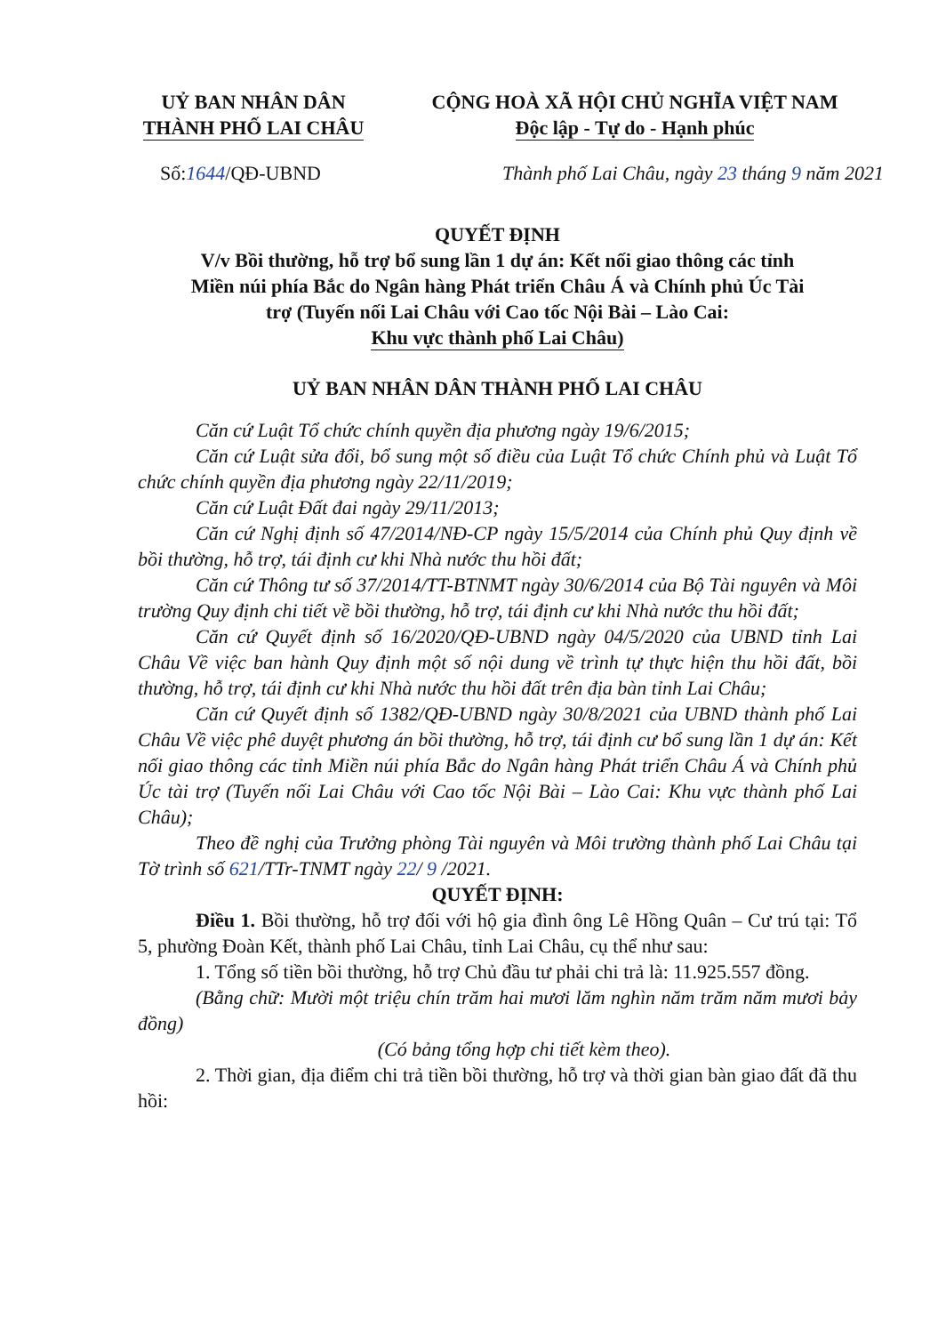UỶ BAN NHÂN DÂN
THÀNH PHỐ LAI CHÂU
CỘNG HOÀ XÃ HỘI CHỦ NGHĨA VIỆT NAM
Độc lập - Tự do - Hạnh phúc
Số:1644/QĐ-UBND Thành phố Lai Châu, ngày 23 tháng 9 năm 2021
QUYẾT ĐỊNH
V/v Bồi thường, hỗ trợ bổ sung lần 1 dự án: Kết nối giao thông các tỉnh
Miền núi phía Bắc do Ngân hàng Phát triển Châu Á và Chính phủ Úc Tài
trợ (Tuyến nối Lai Châu với Cao tốc Nội Bài – Lào Cai:
Khu vực thành phố Lai Châu)
UỶ BAN NHÂN DÂN THÀNH PHỐ LAI CHÂU
Căn cứ Luật Tổ chức chính quyền địa phương ngày 19/6/2015;
Căn cứ Luật sửa đổi, bổ sung một số điều của Luật Tổ chức Chính phủ và Luật Tổ chức chính quyền địa phương ngày 22/11/2019;
Căn cứ Luật Đất đai ngày 29/11/2013;
Căn cứ Nghị định số 47/2014/NĐ-CP ngày 15/5/2014 của Chính phủ Quy định về bồi thường, hỗ trợ, tái định cư khi Nhà nước thu hồi đất;
Căn cứ Thông tư số 37/2014/TT-BTNMT ngày 30/6/2014 của Bộ Tài nguyên và Môi trường Quy định chi tiết về bồi thường, hỗ trợ, tái định cư khi Nhà nước thu hồi đất;
Căn cứ Quyết định số 16/2020/QĐ-UBND ngày 04/5/2020 của UBND tỉnh Lai Châu Về việc ban hành Quy định một số nội dung về trình tự thực hiện thu hồi đất, bồi thường, hỗ trợ, tái định cư khi Nhà nước thu hồi đất trên địa bàn tỉnh Lai Châu;
Căn cứ Quyết định số 1382/QĐ-UBND ngày 30/8/2021 của UBND thành phố Lai Châu Về việc phê duyệt phương án bồi thường, hỗ trợ, tái định cư bổ sung lần 1 dự án: Kết nối giao thông các tỉnh Miền núi phía Bắc do Ngân hàng Phát triển Châu Á và Chính phủ Úc tài trợ (Tuyến nối Lai Châu với Cao tốc Nội Bài – Lào Cai: Khu vực thành phố Lai Châu);
Theo đề nghị của Trưởng phòng Tài nguyên và Môi trường thành phố Lai Châu tại Tờ trình số 621/TTr-TNMT ngày 22/ 9 /2021.
QUYẾT ĐỊNH:
Điều 1. Bồi thường, hỗ trợ đối với hộ gia đình ông Lê Hồng Quân – Cư trú tại: Tổ 5, phường Đoàn Kết, thành phố Lai Châu, tỉnh Lai Châu, cụ thể như sau:
1. Tổng số tiền bồi thường, hỗ trợ Chủ đầu tư phải chi trả là: 11.925.557 đồng.
(Bằng chữ: Mười một triệu chín trăm hai mươi lăm nghìn năm trăm năm mươi bảy đồng)
(Có bảng tổng hợp chi tiết kèm theo).
2. Thời gian, địa điểm chi trả tiền bồi thường, hỗ trợ và thời gian bàn giao đất đã thu hồi: